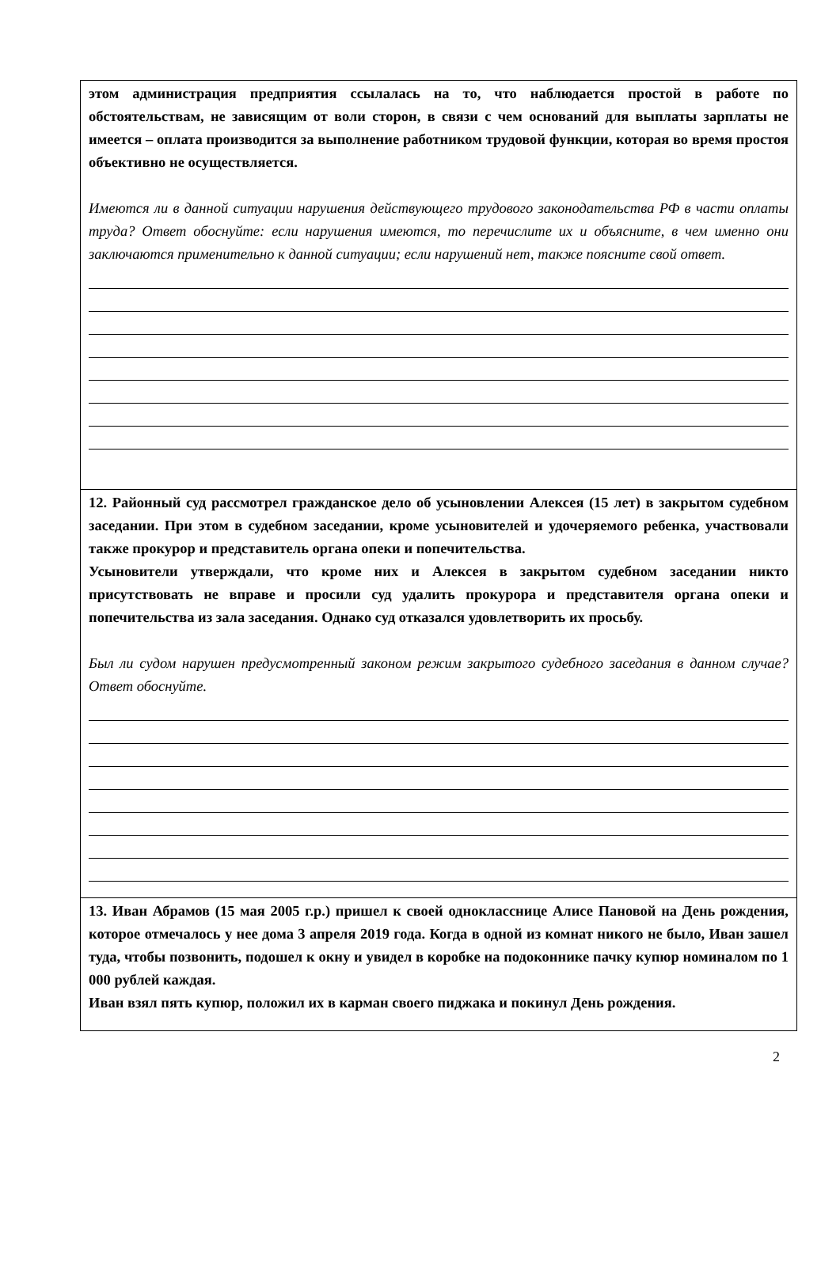этом администрация предприятия ссылалась на то, что наблюдается простой в работе по обстоятельствам, не зависящим от воли сторон, в связи с чем оснований для выплаты зарплаты не имеется – оплата производится за выполнение работником трудовой функции, которая во время простоя объективно не осуществляется.
Имеются ли в данной ситуации нарушения действующего трудового законодательства РФ в части оплаты труда? Ответ обоснуйте: если нарушения имеются, то перечислите их и объясните, в чем именно они заключаются применительно к данной ситуации; если нарушений нет, также поясните свой ответ.
12. Районный суд рассмотрел гражданское дело об усыновлении Алексея (15 лет) в закрытом судебном заседании. При этом в судебном заседании, кроме усыновителей и удочеряемого ребенка, участвовали также прокурор и представитель органа опеки и попечительства.
Усыновители утверждали, что кроме них и Алексея в закрытом судебном заседании никто присутствовать не вправе и просили суд удалить прокурора и представителя органа опеки и попечительства из зала заседания. Однако суд отказался удовлетворить их просьбу.
Был ли судом нарушен предусмотренный законом режим закрытого судебного заседания в данном случае? Ответ обоснуйте.
13. Иван Абрамов (15 мая 2005 г.р.) пришел к своей однокласснице Алисе Пановой на День рождения, которое отмечалось у нее дома 3 апреля 2019 года. Когда в одной из комнат никого не было, Иван зашел туда, чтобы позвонить, подошел к окну и увидел в коробке на подоконнике пачку купюр номиналом по 1 000 рублей каждая.
Иван взял пять купюр, положил их в карман своего пиджака и покинул День рождения.
2